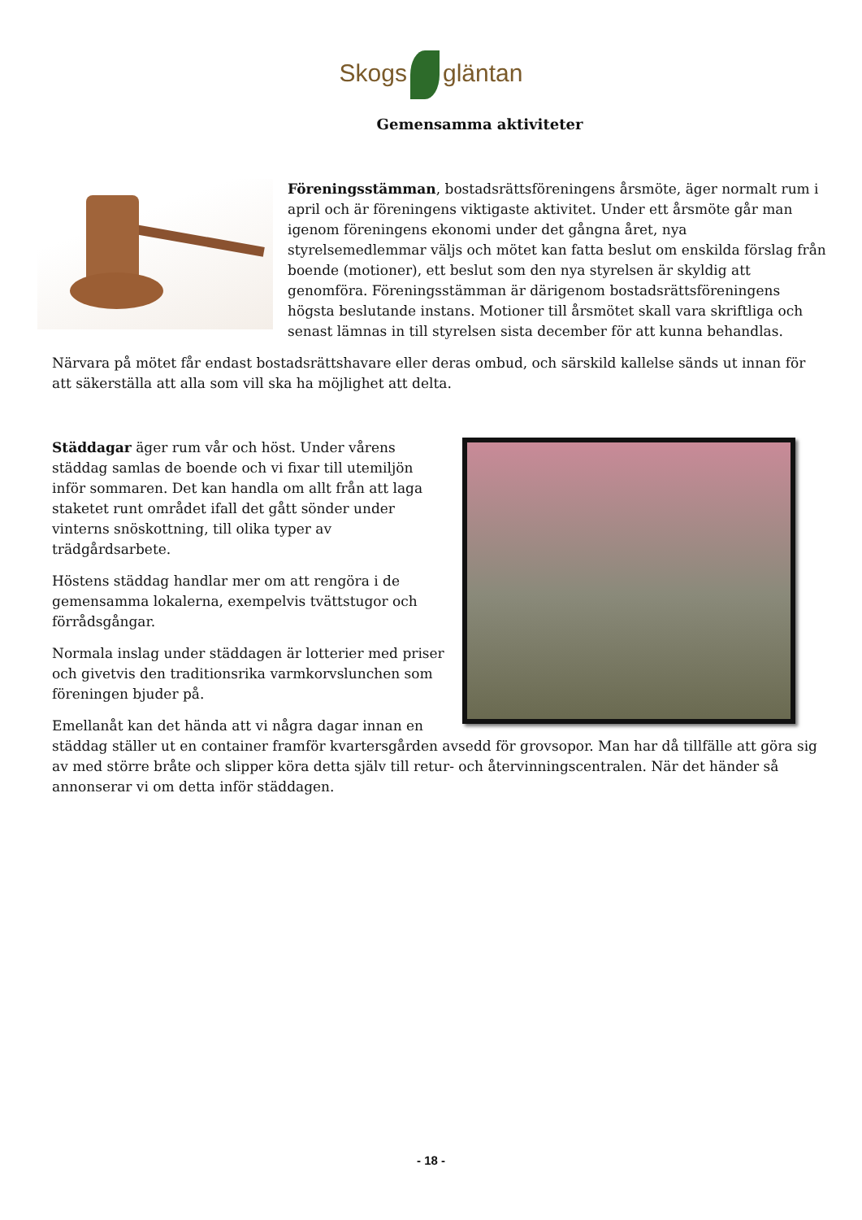Skogs gläntan
Gemensamma aktiviteter
Föreningsstämman, bostadsrättsföreningens årsmöte, äger normalt rum i april och är föreningens viktigaste aktivitet. Under ett årsmöte går man igenom föreningens ekonomi under det gångna året, nya styrelsemedlemmar väljs och mötet kan fatta beslut om enskilda förslag från boende (motioner), ett beslut som den nya styrelsen är skyldig att genomföra. Föreningsstämman är därigenom bostadsrättsföreningens högsta beslutande instans. Motioner till årsmötet skall vara skriftliga och senast lämnas in till styrelsen sista december för att kunna behandlas.
Närvara på mötet får endast bostadsrättshavare eller deras ombud, och särskild kallelse sänds ut innan för att säkerställa att alla som vill ska ha möjlighet att delta.
Städdagar äger rum vår och höst. Under vårens städdag samlas de boende och vi fixar till utemiljön inför sommaren. Det kan handla om allt från att laga staketet runt området ifall det gått sönder under vinterns snöskottning, till olika typer av trädgårdsarbete.
Höstens städdag handlar mer om att rengöra i de gemensamma lokalerna, exempelvis tvättstugor och förrådsgångar.
Normala inslag under städdagen är lotterier med priser och givetvis den traditionsrika varmkorvslunchen som föreningen bjuder på.
Emellanåt kan det hända att vi några dagar innan en städdag ställer ut en container framför kvartersgården avsedd för grovsopor. Man har då tillfälle att göra sig av med större bråte och slipper köra detta själv till retur- och återvinningscentralen. När det händer så annonserar vi om detta inför städdagen.
- 18 -